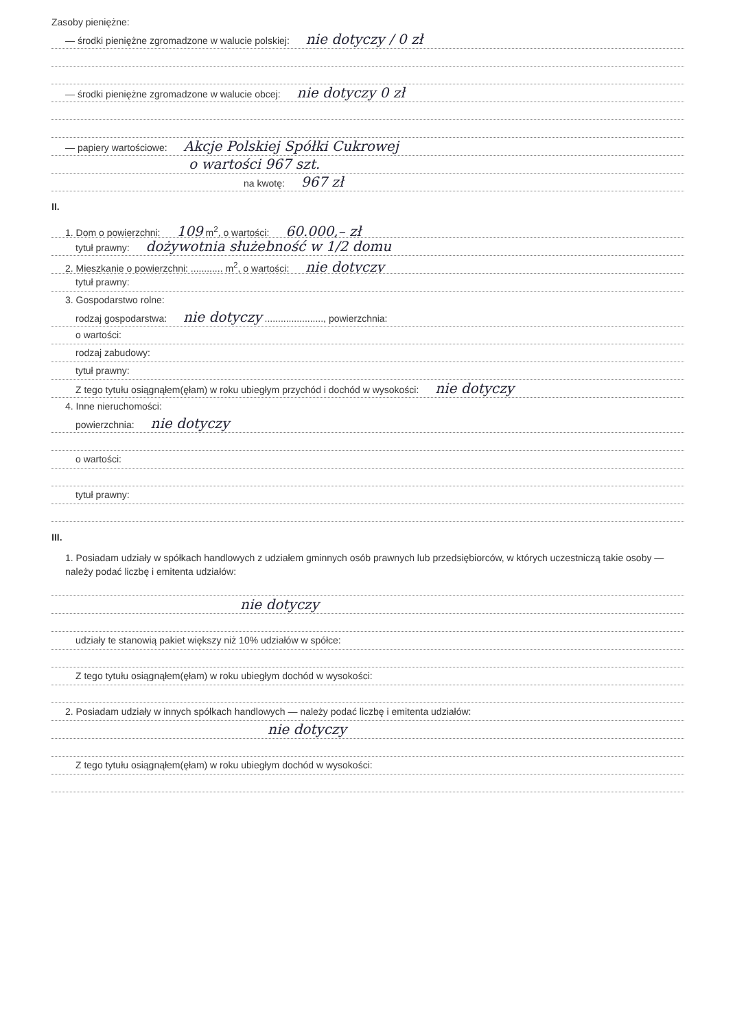Zasoby pieniężne:
— środki pieniężne zgromadzone w walucie polskiej: nie dotyczy / 0 zł
— środki pieniężne zgromadzone w walucie obcej: nie dotyczy 0 zł
— papiery wartościowe: Akcje Polskiej Spółki Cukrowej
o wartości 967 szt.
na kwotę: 967 zł
II.
1. Dom o powierzchni: 109 m<sup>2</sup>, o wartości: 60.000,– zł
tytuł prawny: dożywotnia służebność w 1/2 domu
2. Mieszkanie o powierzchni: ............ m<sup>2</sup>, o wartości: nie dotyczy
tytuł prawny:
3. Gospodarstwo rolne:
rodzaj gospodarstwa: nie dotyczy ......................, powierzchnia:
o wartości:
rodzaj zabudowy:
tytuł prawny:
Z tego tytułu osiągnąłem(ęłam) w roku ubiegłym przychód i dochód w wysokości: nie dotyczy
4. Inne nieruchomości:
powierzchnia: nie dotyczy
o wartości:
tytuł prawny:
III.
1. Posiadam udziały w spółkach handlowych z udziałem gminnych osób prawnych lub przedsiębiorców, w których uczestniczą takie osoby — należy podać liczbę i emitenta udziałów:
nie dotyczy
udziały te stanowią pakiet większy niż 10% udziałów w spółce:
Z tego tytułu osiągnąłem(ęłam) w roku ubiegłym dochód w wysokości:
2. Posiadam udziały w innych spółkach handlowych — należy podać liczbę i emitenta udziałów:
nie dotyczy
Z tego tytułu osiągnąłem(ęłam) w roku ubiegłym dochód w wysokości: